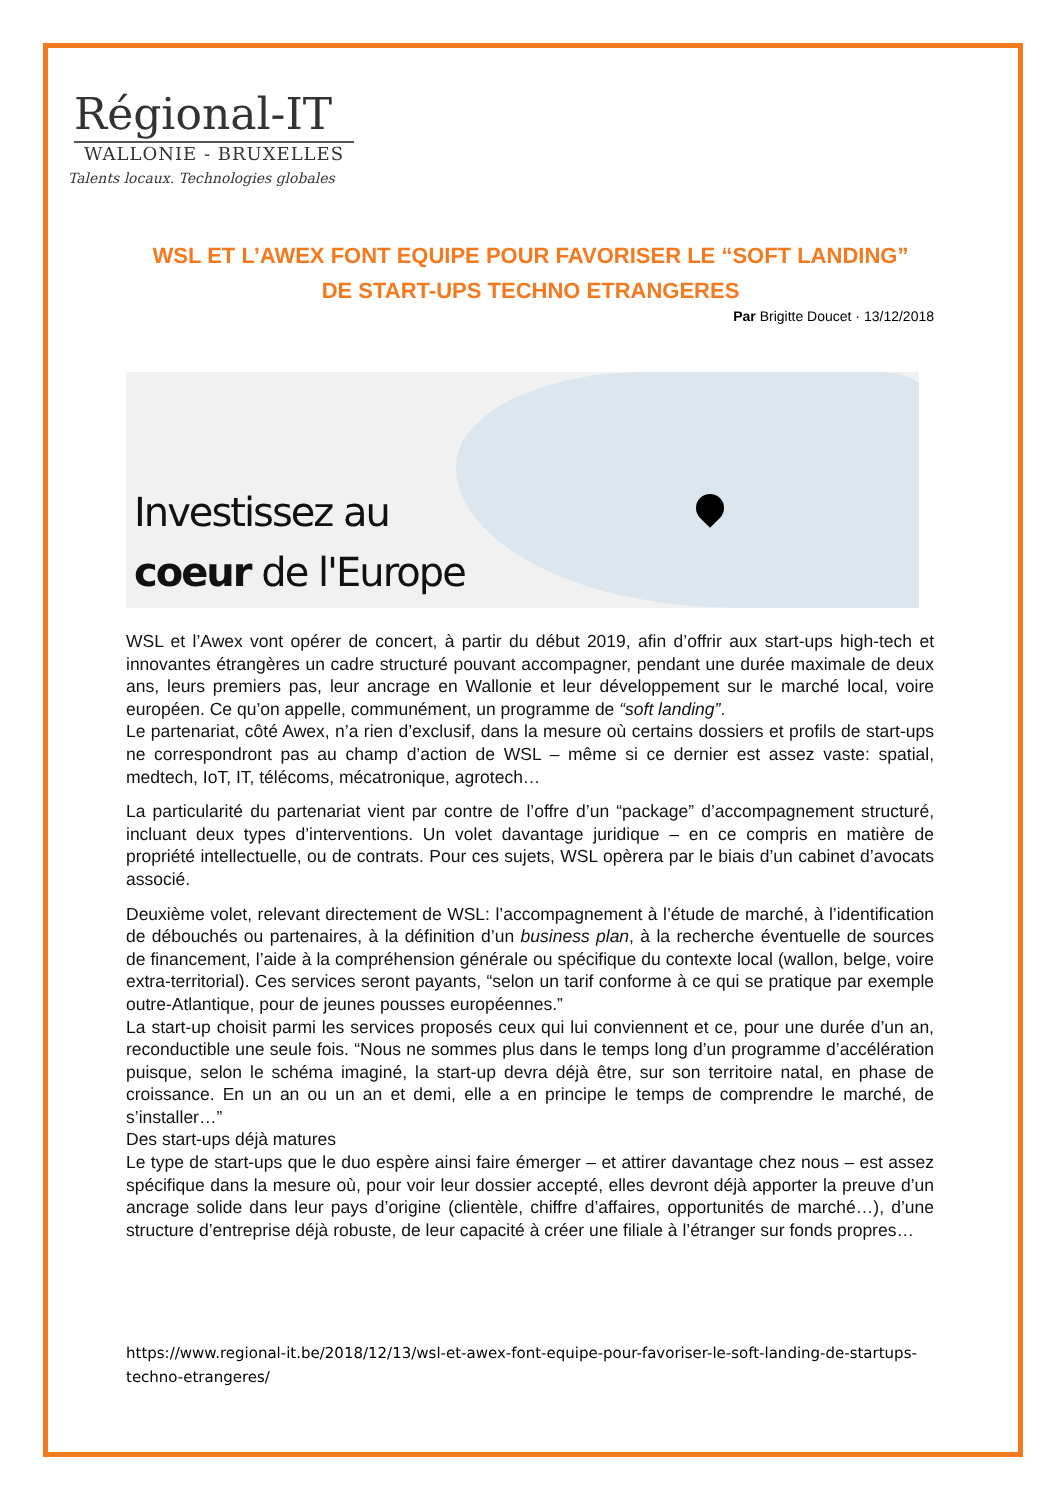Régional-IT
WALLONIE - BRUXELLES
Talents locaux. Technologies globales
WSL ET L’AWEX FONT EQUIPE POUR FAVORISER LE “SOFT LANDING” DE START-UPS TECHNO ETRANGERES
Par Brigitte Doucet · 13/12/2018
Investissez au
coeur de l'Europe
WSL et l’Awex vont opérer de concert, à partir du début 2019, afin d’offrir aux start-ups high-tech et innovantes étrangères un cadre structuré pouvant accompagner, pendant une durée maximale de deux ans, leurs premiers pas, leur ancrage en Wallonie et leur développement sur le marché local, voire européen. Ce qu’on appelle, communément, un programme de “soft landing”.
Le partenariat, côté Awex, n’a rien d’exclusif, dans la mesure où certains dossiers et profils de start-ups ne correspondront pas au champ d’action de WSL – même si ce dernier est assez vaste: spatial, medtech, IoT, IT, télécoms, mécatronique, agrotech…
La particularité du partenariat vient par contre de l’offre d’un “package” d’accompagnement structuré, incluant deux types d’interventions. Un volet davantage juridique – en ce compris en matière de propriété intellectuelle, ou de contrats. Pour ces sujets, WSL opèrera par le biais d’un cabinet d’avocats associé.
Deuxième volet, relevant directement de WSL: l’accompagnement à l’étude de marché, à l’identification de débouchés ou partenaires, à la définition d’un business plan, à la recherche éventuelle de sources de financement, l’aide à la compréhension générale ou spécifique du contexte local (wallon, belge, voire extra-territorial). Ces services seront payants, “selon un tarif conforme à ce qui se pratique par exemple outre-Atlantique, pour de jeunes pousses européennes.”
La start-up choisit parmi les services proposés ceux qui lui conviennent et ce, pour une durée d’un an, reconductible une seule fois. “Nous ne sommes plus dans le temps long d’un programme d’accélération puisque, selon le schéma imaginé, la start-up devra déjà être, sur son territoire natal, en phase de croissance. En un an ou un an et demi, elle a en principe le temps de comprendre le marché, de s’installer…”
Des start-ups déjà matures
Le type de start-ups que le duo espère ainsi faire émerger – et attirer davantage chez nous – est assez spécifique dans la mesure où, pour voir leur dossier accepté, elles devront déjà apporter la preuve d’un ancrage solide dans leur pays d’origine (clientèle, chiffre d’affaires, opportunités de marché…), d’une structure d’entreprise déjà robuste, de leur capacité à créer une filiale à l’étranger sur fonds propres…
https://www.regional-it.be/2018/12/13/wsl-et-awex-font-equipe-pour-favoriser-le-soft-landing-de-startups-techno-etrangeres/